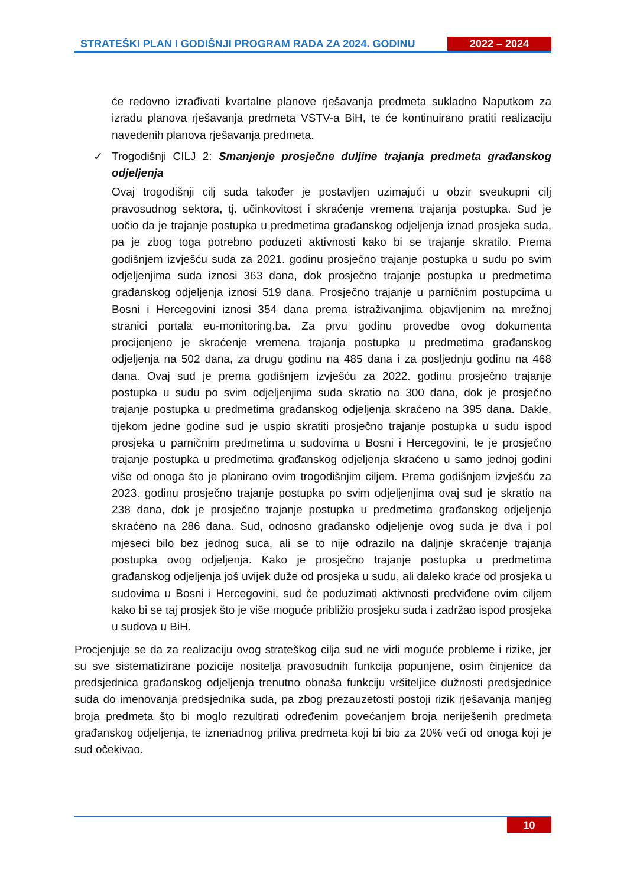STRATEŠKI PLAN I GODIŠNJI PROGRAM RADA ZA 2024. GODINU
2022 – 2024
će redovno izrađivati kvartalne planove rješavanja predmeta sukladno Naputkom za izradu planova rješavanja predmeta VSTV-a BiH, te će kontinuirano pratiti realizaciju navedenih planova rješavanja predmeta.
✓ Trogodišnji CILJ 2: Smanjenje prosječne duljine trajanja predmeta građanskog odjeljenja
Ovaj trogodišnji cilj suda također je postavljen uzimajući u obzir sveukupni cilj pravosudnog sektora, tj. učinkovitost i skraćenje vremena trajanja postupka. Sud je uočio da je trajanje postupka u predmetima građanskog odjeljenja iznad prosjeka suda, pa je zbog toga potrebno poduzeti aktivnosti kako bi se trajanje skratilo. Prema godišnjem izvješću suda za 2021. godinu prosječno trajanje postupka u sudu po svim odjeljenjima suda iznosi 363 dana, dok prosječno trajanje postupka u predmetima građanskog odjeljenja iznosi 519 dana. Prosječno trajanje u parničnim postupcima u Bosni i Hercegovini iznosi 354 dana prema istraživanjima objavljenim na mrežnoj stranici portala eu-monitoring.ba. Za prvu godinu provedbe ovog dokumenta procijenjeno je skraćenje vremena trajanja postupka u predmetima građanskog odjeljenja na 502 dana, za drugu godinu na 485 dana i za posljednju godinu na 468 dana. Ovaj sud je prema godišnjem izvješću za 2022. godinu prosječno trajanje postupka u sudu po svim odjeljenjima suda skratio na 300 dana, dok je prosječno trajanje postupka u predmetima građanskog odjeljenja skraćeno na 395 dana. Dakle, tijekom jedne godine sud je uspio skratiti prosječno trajanje postupka u sudu ispod prosjeka u parničnim predmetima u sudovima u Bosni i Hercegovini, te je prosječno trajanje postupka u predmetima građanskog odjeljenja skraćeno u samo jednoj godini više od onoga što je planirano ovim trogodišnjim ciljem. Prema godišnjem izvješću za 2023. godinu prosječno trajanje postupka po svim odjeljenjima ovaj sud je skratio na 238 dana, dok je prosječno trajanje postupka u predmetima građanskog odjeljenja skraćeno na 286 dana. Sud, odnosno građansko odjeljenje ovog suda je dva i pol mjeseci bilo bez jednog suca, ali se to nije odrazilo na daljnje skraćenje trajanja postupka ovog odjeljenja. Kako je prosječno trajanje postupka u predmetima građanskog odjeljenja još uvijek duže od prosjeka u sudu, ali daleko kraće od prosjeka u sudovima u Bosni i Hercegovini, sud će poduzimati aktivnosti predviđene ovim ciljem kako bi se taj prosjek što je više moguće približio prosjeku suda i zadržao ispod prosjeka u sudova u BiH.
Procjenjuje se da za realizaciju ovog strateškog cilja sud ne vidi moguće probleme i rizike, jer su sve sistematizirane pozicije nositelja pravosudnih funkcija popunjene, osim činjenice da predsjednica građanskog odjeljenja trenutno obnaša funkciju vršiteljice dužnosti predsjednice suda do imenovanja predsjednika suda, pa zbog prezauzetosti postoji rizik rješavanja manjeg broja predmeta što bi moglo rezultirati određenim povećanjem broja neriješenih predmeta građanskog odjeljenja, te iznenadnog priliva predmeta koji bi bio za 20% veći od onoga koji je sud očekivao.
10